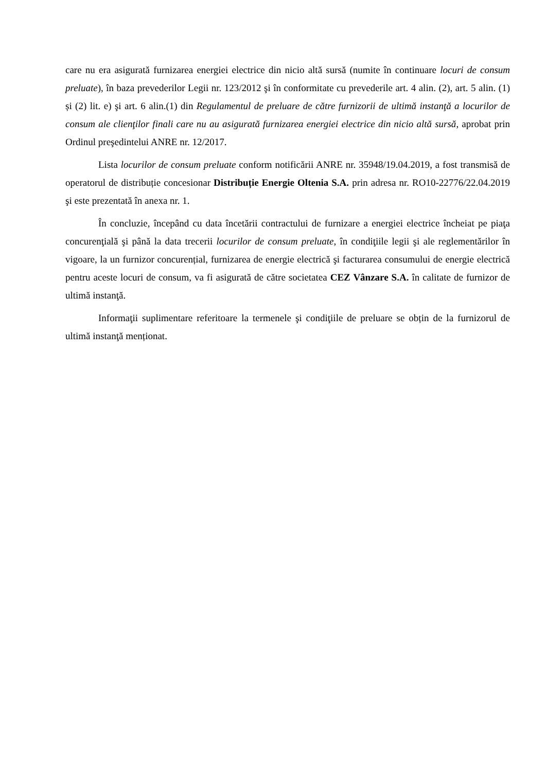care nu era asigurată furnizarea energiei electrice din nicio altă sursă (numite în continuare locuri de consum preluate), în baza prevederilor Legii nr. 123/2012 şi în conformitate cu prevederile art. 4 alin. (2), art. 5 alin. (1) și (2) lit. e) şi art. 6 alin.(1) din Regulamentul de preluare de către furnizorii de ultimă instanţă a locurilor de consum ale clienţilor finali care nu au asigurată furnizarea energiei electrice din nicio altă sursă, aprobat prin Ordinul preşedintelui ANRE nr. 12/2017.
Lista locurilor de consum preluate conform notificării ANRE nr. 35948/19.04.2019, a fost transmisă de operatorul de distribuție concesionar Distribuție Energie Oltenia S.A. prin adresa nr. RO10-22776/22.04.2019 şi este prezentată în anexa nr. 1.
În concluzie, începând cu data încetării contractului de furnizare a energiei electrice încheiat pe piaţa concurenţială şi până la data trecerii locurilor de consum preluate, în condiţiile legii şi ale reglementărilor în vigoare, la un furnizor concurențial, furnizarea de energie electrică şi facturarea consumului de energie electrică pentru aceste locuri de consum, va fi asigurată de către societatea CEZ Vânzare S.A. în calitate de furnizor de ultimă instanţă.
Informaţii suplimentare referitoare la termenele şi condiţiile de preluare se obțin de la furnizorul de ultimă instanţă menționat.